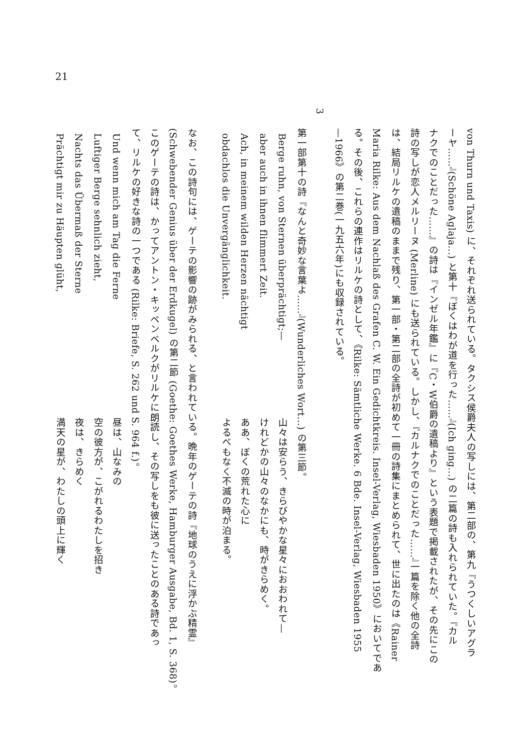21
von Thurn und Taxis) に、それぞれ送られている。タクシス侯爵夫人の写しには、第二部の、第九『うつくしいアグラ
ーヤ……』(Schöne Aglaja...) と第十『ぼくはわが道を行った……』(Ich ging...) の二篇の詩も入れられていた。『カル
ナクでのことだった……』の詩は『インゼル年鑑』に『C・W伯爵の遺稿より』という表題で掲載されたが、その先にこの
詩の写しが恋人メルリーヌ (Merline) にも送られている。しかし、『カルナクでのことだった……』一篇を除く他の全詩
は、結局リルケの遺稿のままで残り、第一部・第二部の全詩が初めて一冊の詩集にまとめられて、世に出たのは《Rainer
Maria Rilke: Aus dem Nachlaß des Grafen C. W. Ein Gedichtkreis. Insel-Verlag, Wiesbaden 1950》においてであ
る。その後、これらの連作はリルケの詩として、《Rilke: Sämtliche Werke. 6 Bde. Insel-Verlag, Wiesbaden 1955
—1966》の第二巻(一九五六年)にも収録されている。
3
第一部第十の詩『なんと奇妙な言葉よ……』(Wunderliches Wort...) の第三節。
Berge ruhn, von Sternen überprächtigt;— 山々は安らう、きらびやかな星々におおわれて—
aber auch in ihnen flimmert Zeit. けれどかの山々のなかにも、時がきらめく。
Ach, in meinem wilden Herzen nächtigt ああ、ぼくの荒れた心に
obdachlos die Unvergänglichkeit. よるべもなく不滅の時が泊まる。
なお、この詩句には、ゲーテの影響の跡がみられる、と言われている。晩年のゲーテの詩『地球のうえに浮かぶ精霊』
(Schwebender Genius über der Erdkugel) の第二節 (Goethe: Goethes Werke, Hamburger Ausgabe, Bd. 1, S. 368)。
このゲーテの詩は、かってアントン・キッペンベルクがリルケに朗読し、その写しをも彼に送ったことのある詩であっ
て、リルケの好きな詩の一つである (Rilke: Briefe, S. 262 und S. 964 f.)。
Und wenn mich am Tag die Ferne 昼は、山なみの
Luftiger Berge sehnlich zieht, 空の彼方が、こがれるわたしを招き
Nachts das Übermaß der Sterne 夜は、きらめく
Prächtigt mir zu Häupten glüht, 満天の星が、わたしの頭上に輝く